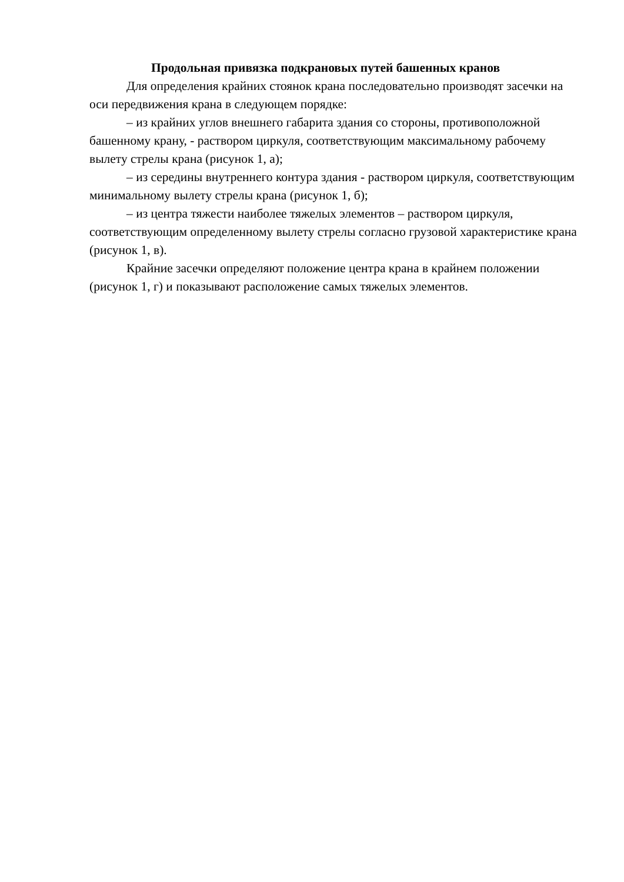Продольная привязка подкрановых путей башенных кранов
Для определения крайних стоянок крана последовательно производят засечки на оси передвижения крана в следующем порядке:
– из крайних углов внешнего габарита здания со стороны, противоположной башенному крану, - раствором циркуля, соответствующим максимальному рабочему вылету стрелы крана (рисунок 1, а);
– из середины внутреннего контура здания - раствором циркуля, соответствующим минимальному вылету стрелы крана (рисунок 1, б);
– из центра тяжести наиболее тяжелых элементов – раствором циркуля, соответствующим определенному вылету стрелы согласно грузовой характеристике крана (рисунок 1, в).
Крайние засечки определяют положение центра крана в крайнем положении (рисунок 1, г) и показывают расположение самых тяжелых элементов.